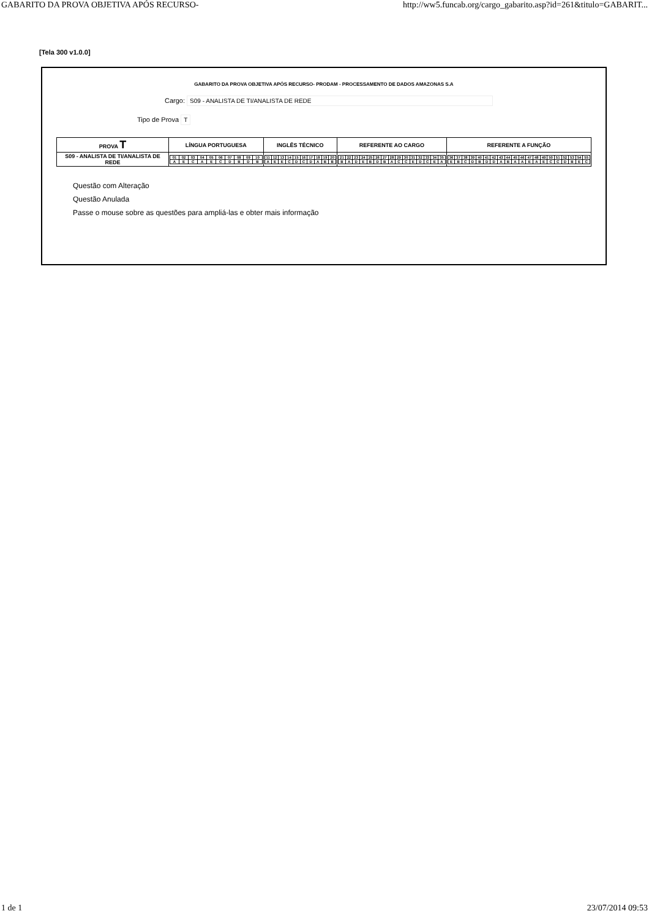GABARITO DA PROVA OBJETIVA APÓS RECURSO- http://ww5.funcab.org/cargo_gabarito.asp?id=261&titulo=GABARIT...
[Tela 300 v1.0.0]
GABARITO DA PROVA OBJETIVA APÓS RECURSO- PRODAM - PROCESSAMENTO DE DADOS AMAZONAS S.A
Cargo: S09 - ANALISTA DE TI/ANALISTA DE REDE
Tipo de Prova T
| PROVA T | LÍNGUA PORTUGUESA | INGLÊS TÉCNICO | REFERENTE AO CARGO | REFERENTE A FUNÇÃO |
| --- | --- | --- | --- | --- |
| S09 - ANALISTA DE TI/ANALISTA DE REDE | / 01 / 02 / 03 / 04 / 05 / 06 / 07 / 08 / 09 / 10 / / A / E / C / A / E / C / D / B / D / B / | / 11 / 12 / 13 / 14 / 15 / 16 / 17 / 18 / 19 / 20 / / A / E / E / C / D / C / D / A / B / B / | / 21 / 22 / 23 / 24 / 25 / 26 / 27 / 28 / 29 / 30 / 31 / 32 / 33 / 34 / 35 / / B / A / D / E / B / D / B / A / C / C / E / D / C / E / A / | / 36 / 37 / 38 / 39 / 40 / 41 / 42 / 43 / 44 / 45 / 46 / 47 / 48 / 49 / 50 / 51 / 52 / 53 / 54 / 55 / / E / B / C / D / B / D / D / A / B / A / A / E / A / E / C / C / D / B / E / C / |
Questão com Alteração
Questão Anulada
Passe o mouse sobre as questões para ampliá-las e obter mais informação
1 de 1 23/07/2014 09:53